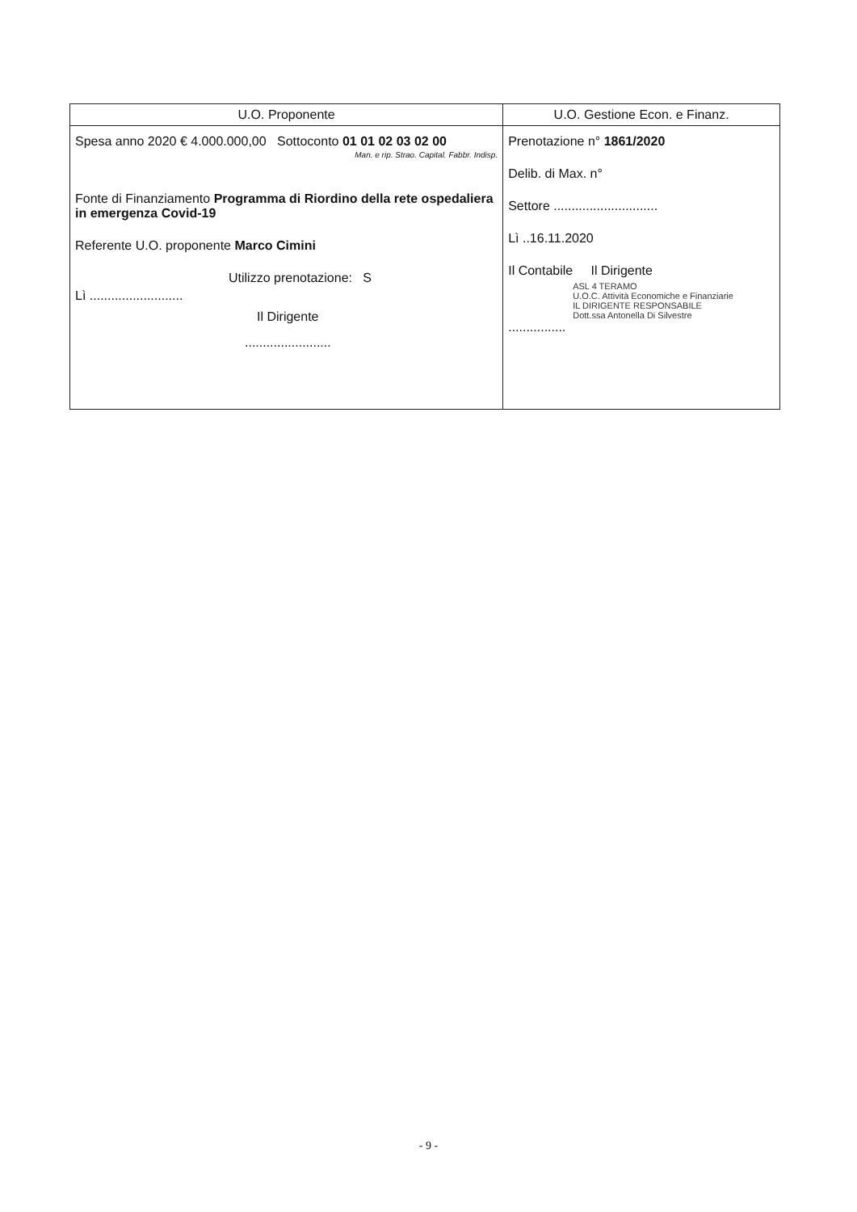| U.O. Proponente | U.O. Gestione Econ. e Finanz. |
| --- | --- |
| Spesa anno 2020 € 4.000.000,00 Sottoconto 01 01 02 03 02 00 Man. e rip. Strao. Capital. Fabbr. Indisp. Fonte di Finanziamento Programma di Riordino della rete ospedaliera in emergenza Covid-19 Referente U.O. proponente Marco Cimini Utilizzo prenotazione: S Lì .......................... Il Dirigente ........................ | Prenotazione n° 1861/2020 Delib. di Max. n° Settore ............................. Lì ..16.11.2020 Il Contabile Il Dirigente ASL 4 TERAMO U.O.C. Attività Economiche e Finanziarie IL DIRIGENTE RESPONSABILE Dott.ssa Antonella Di Silvestre ................ |
- 9 -